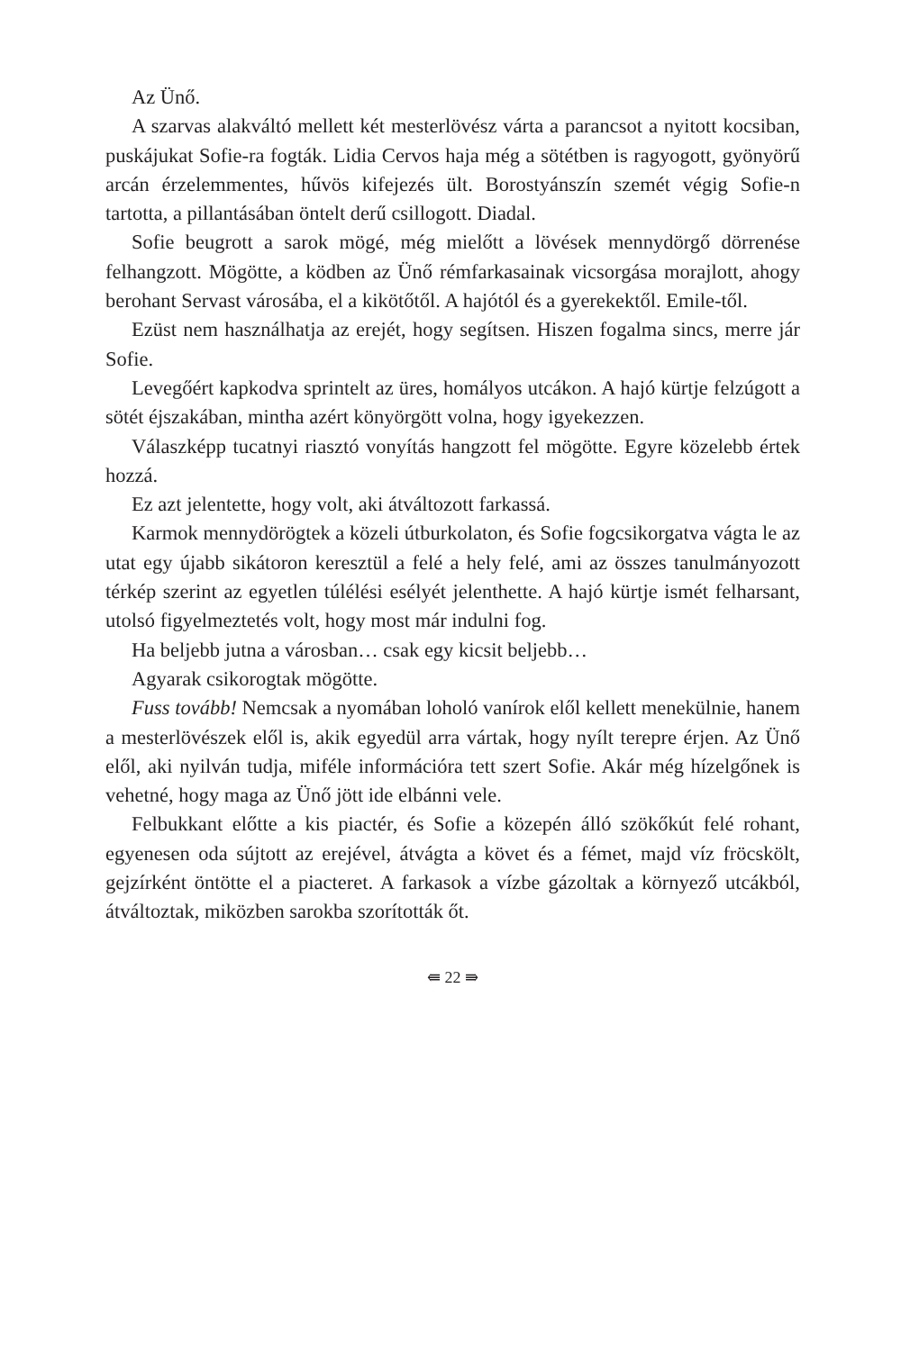Az Ünő.
A szarvas alakváltó mellett két mesterlövész várta a parancsot a nyitott kocsiban, puskájukat Sofie-ra fogták. Lidia Cervos haja még a sötétben is ragyogott, gyönyörű arcán érzelemmentes, hűvös kifejezés ült. Borostyánszín szemét végig Sofie-n tartotta, a pillantásában öntelt derű csillogott. Diadal.
Sofie beugrott a sarok mögé, még mielőtt a lövések mennydörgő dörrenése felhangzott. Mögötte, a ködben az Ünő rémfarkasainak vicsorgása morajlott, ahogy berohant Servast városába, el a kikötőtől. A hajótól és a gyerekektől. Emile-től.
Ezüst nem használhatja az erejét, hogy segítsen. Hiszen fogalma sincs, merre jár Sofie.
Levegőért kapkodva sprintelt az üres, homályos utcákon. A hajó kürtje felzúgott a sötét éjszakában, mintha azért könyörgött volna, hogy igyekezzen.
Válaszképp tucatnyi riasztó vonyítás hangzott fel mögötte. Egyre közelebb értek hozzá.
Ez azt jelentette, hogy volt, aki átváltozott farkassá.
Karmok mennydörögtek a közeli útburkolaton, és Sofie fogcsikorgatva vágta le az utat egy újabb sikátoron keresztül a felé a hely felé, ami az összes tanulmányozott térkép szerint az egyetlen túlélési esélyét jelenthette. A hajó kürtje ismét felharsant, utolsó figyelmeztetés volt, hogy most már indulni fog.
Ha beljebb jutna a városban… csak egy kicsit beljebb…
Agyarak csikorogtak mögötte.
Fuss tovább! Nemcsak a nyomában loholó vanírok elől kellett menekülnie, hanem a mesterlövészek elől is, akik egyedül arra vártak, hogy nyílt terepre érjen. Az Ünő elől, aki nyilván tudja, miféle információra tett szert Sofie. Akár még hízelgőnek is vehetné, hogy maga az Ünő jött ide elbánni vele.
Felbukkant előtte a kis piactér, és Sofie a közepén álló szökőkút felé rohant, egyenesen oda sújtott az erejével, átvágta a követ és a fémet, majd víz fröcskölt, gejzírként öntötte el a piacteret. A farkasok a vízbe gázoltak a környező utcákból, átváltoztak, miközben sarokba szorították őt.
⇚ 22 ⇛